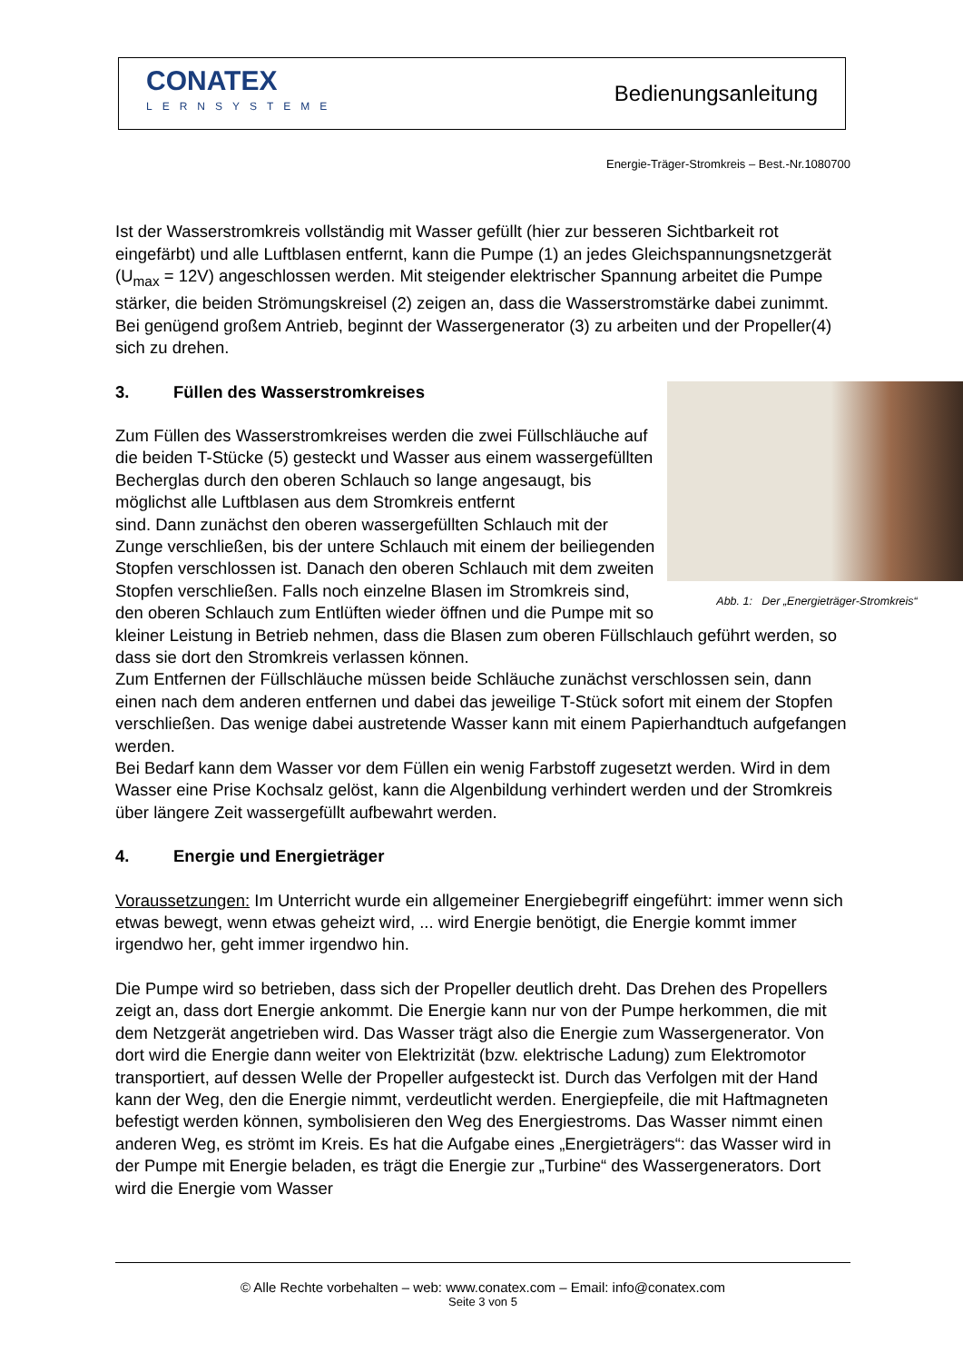CONATEX
LERNSYSTEME
Bedienungsanleitung
Energie-Träger-Stromkreis – Best.-Nr.1080700
Ist der Wasserstromkreis vollständig mit Wasser gefüllt (hier zur besseren Sichtbarkeit rot eingefärbt) und alle Luftblasen entfernt, kann die Pumpe (1) an jedes Gleichspannungsnetzgerät (U<sub>max</sub> = 12V) angeschlossen werden. Mit steigender elektrischer Spannung arbeitet die Pumpe stärker, die beiden Strömungskreisel (2) zeigen an, dass die Wasserstromstärke dabei zunimmt. Bei genügend großem Antrieb, beginnt der Wassergenerator (3) zu arbeiten und der Propeller(4) sich zu drehen.
Abb. 1: Der „Energieträger-Stromkreis“
3. Füllen des Wasserstromkreises
Zum Füllen des Wasserstromkreises werden die zwei Füllschläuche auf die beiden T-Stücke (5) gesteckt und Wasser aus einem wassergefüllten Becherglas durch den oberen Schlauch so lange angesaugt, bis möglichst alle Luftblasen aus dem Stromkreis entfernt
sind. Dann zunächst den oberen wassergefüllten Schlauch mit der Zunge verschließen, bis der untere Schlauch mit einem der beiliegenden Stopfen verschlossen ist. Danach den oberen Schlauch mit dem zweiten Stopfen verschließen. Falls noch einzelne Blasen im Stromkreis sind, den oberen Schlauch zum Entlüften wieder öffnen und die Pumpe mit so kleiner Leistung in Betrieb nehmen, dass die Blasen zum oberen Füllschlauch geführt werden, so dass sie dort den Stromkreis verlassen können.
Zum Entfernen der Füllschläuche müssen beide Schläuche zunächst verschlossen sein, dann einen nach dem anderen entfernen und dabei das jeweilige T-Stück sofort mit einem der Stopfen verschließen. Das wenige dabei austretende Wasser kann mit einem Papierhandtuch aufgefangen werden.
Bei Bedarf kann dem Wasser vor dem Füllen ein wenig Farbstoff zugesetzt werden. Wird in dem Wasser eine Prise Kochsalz gelöst, kann die Algenbildung verhindert werden und der Stromkreis über längere Zeit wassergefüllt aufbewahrt werden.
4. Energie und Energieträger
Voraussetzungen: Im Unterricht wurde ein allgemeiner Energiebegriff eingeführt: immer wenn sich etwas bewegt, wenn etwas geheizt wird, ... wird Energie benötigt, die Energie kommt immer irgendwo her, geht immer irgendwo hin.
Die Pumpe wird so betrieben, dass sich der Propeller deutlich dreht. Das Drehen des Propellers zeigt an, dass dort Energie ankommt. Die Energie kann nur von der Pumpe herkommen, die mit dem Netzgerät angetrieben wird. Das Wasser trägt also die Energie zum Wassergenerator. Von dort wird die Energie dann weiter von Elektrizität (bzw. elektrische Ladung) zum Elektromotor transportiert, auf dessen Welle der Propeller aufgesteckt ist. Durch das Verfolgen mit der Hand kann der Weg, den die Energie nimmt, verdeutlicht werden. Energiepfeile, die mit Haftmagneten befestigt werden können, symbolisieren den Weg des Energiestroms. Das Wasser nimmt einen anderen Weg, es strömt im Kreis. Es hat die Aufgabe eines „Energieträgers“: das Wasser wird in der Pumpe mit Energie beladen, es trägt die Energie zur „Turbine“ des Wassergenerators. Dort wird die Energie vom Wasser
© Alle Rechte vorbehalten – web: www.conatex.com – Email: info@conatex.com
Seite 3 von 5